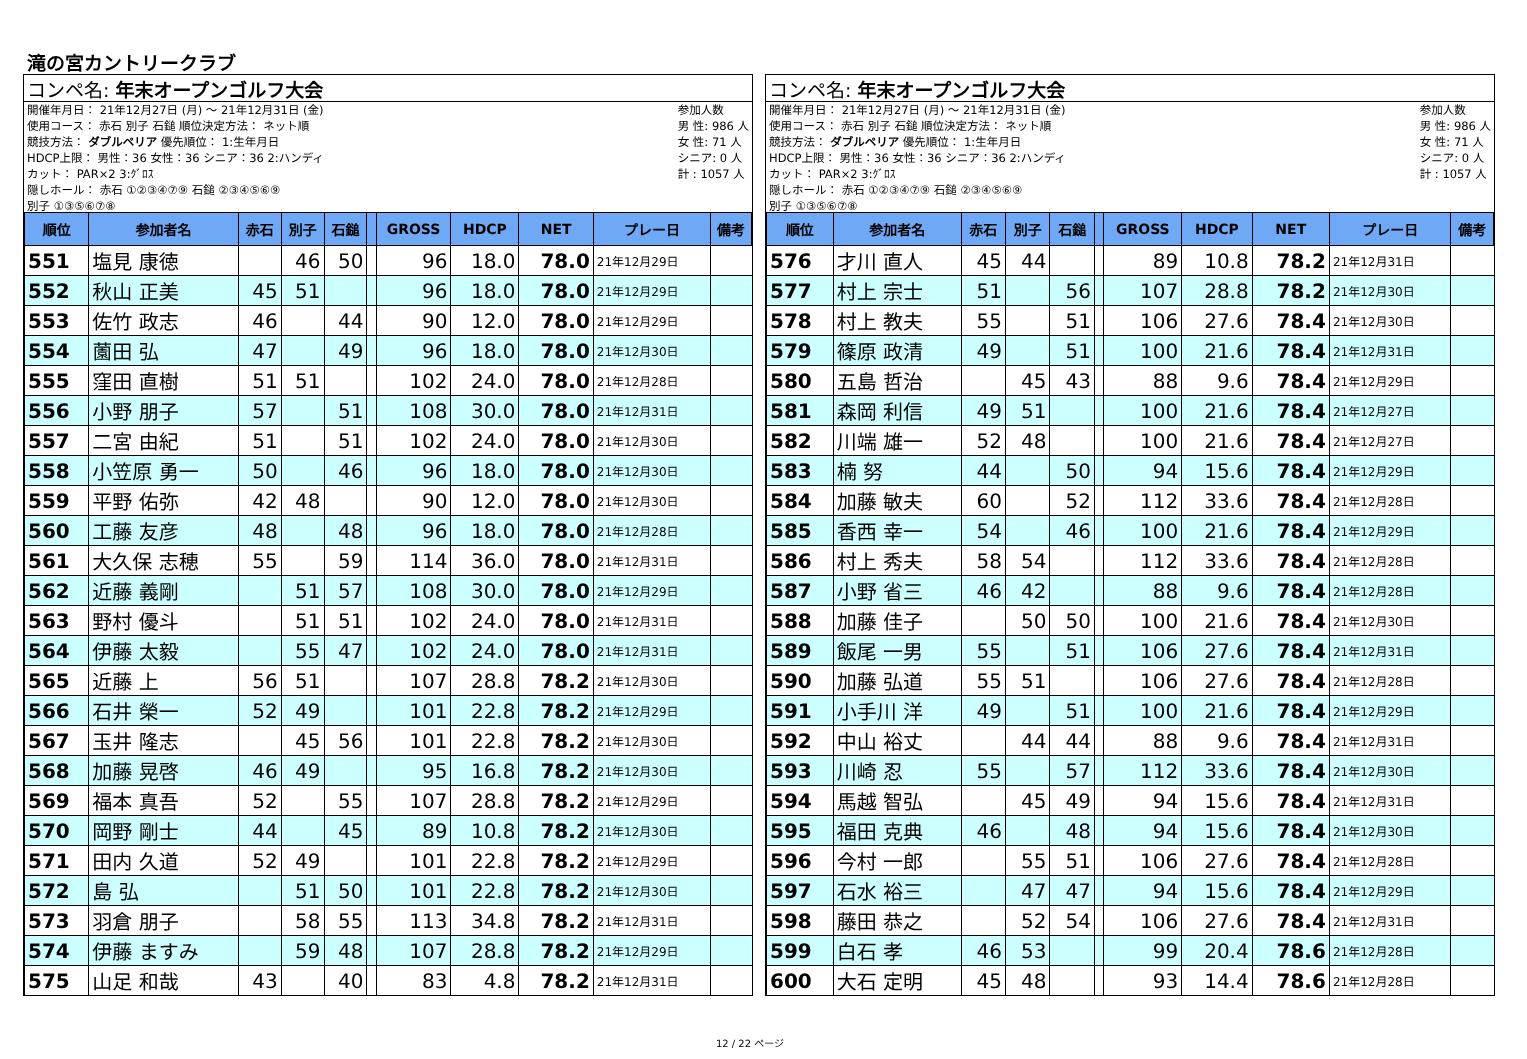滝の宮カントリークラブ
コンペ名: 年末オープンゴルフ大会
開催年月日： 21年12月27日 (月) ～ 21年12月31日 (金)
使用コース： 赤石 別子 石鎚 順位決定方法： ネット順
競技方法： ダブルペリア 優先順位： 1:生年月日
HDCP上限： 男性：36 女性：36 シニア：36 2:ハンディ
カット： PAR×2 3:ｸﾞﾛｽ
隠しホール： 赤石 ①②③④⑦⑨ 石鎚 ②③④⑤⑥⑨
別子 ①③⑤⑥⑦⑧
参加人数
男 性: 986 人
女 性: 71 人
シニア: 0 人
計 : 1057 人
| 順位 | 参加者名 | 赤石 | 別子 | 石鎚 | | GROSS | HDCP | NET | プレー日 | 備考 |
| --- | --- | --- | --- | --- | --- | --- | --- | --- | --- | --- |
| 551 | 塩見 康徳 | | 46 | 50 | | 96 | 18.0 | 78.0 | 21年12月29日 | |
| 552 | 秋山 正美 | 45 | 51 | | | 96 | 18.0 | 78.0 | 21年12月29日 | |
| 553 | 佐竹 政志 | 46 | | 44 | | 90 | 12.0 | 78.0 | 21年12月29日 | |
| 554 | 薗田 弘 | 47 | | 49 | | 96 | 18.0 | 78.0 | 21年12月30日 | |
| 555 | 窪田 直樹 | 51 | 51 | | | 102 | 24.0 | 78.0 | 21年12月28日 | |
| 556 | 小野 朋子 | 57 | | 51 | | 108 | 30.0 | 78.0 | 21年12月31日 | |
| 557 | 二宮 由紀 | 51 | | 51 | | 102 | 24.0 | 78.0 | 21年12月30日 | |
| 558 | 小笠原 勇一 | 50 | | 46 | | 96 | 18.0 | 78.0 | 21年12月30日 | |
| 559 | 平野 佑弥 | 42 | 48 | | | 90 | 12.0 | 78.0 | 21年12月30日 | |
| 560 | 工藤 友彦 | 48 | | 48 | | 96 | 18.0 | 78.0 | 21年12月28日 | |
| 561 | 大久保 志穂 | 55 | | 59 | | 114 | 36.0 | 78.0 | 21年12月31日 | |
| 562 | 近藤 義剛 | | 51 | 57 | | 108 | 30.0 | 78.0 | 21年12月29日 | |
| 563 | 野村 優斗 | | 51 | 51 | | 102 | 24.0 | 78.0 | 21年12月31日 | |
| 564 | 伊藤 太毅 | | 55 | 47 | | 102 | 24.0 | 78.0 | 21年12月31日 | |
| 565 | 近藤 上 | 56 | 51 | | | 107 | 28.8 | 78.2 | 21年12月30日 | |
| 566 | 石井 榮一 | 52 | 49 | | | 101 | 22.8 | 78.2 | 21年12月29日 | |
| 567 | 玉井 隆志 | | 45 | 56 | | 101 | 22.8 | 78.2 | 21年12月30日 | |
| 568 | 加藤 晃啓 | 46 | 49 | | | 95 | 16.8 | 78.2 | 21年12月30日 | |
| 569 | 福本 真吾 | 52 | | 55 | | 107 | 28.8 | 78.2 | 21年12月29日 | |
| 570 | 岡野 剛士 | 44 | | 45 | | 89 | 10.8 | 78.2 | 21年12月30日 | |
| 571 | 田内 久道 | 52 | 49 | | | 101 | 22.8 | 78.2 | 21年12月29日 | |
| 572 | 島 弘 | | 51 | 50 | | 101 | 22.8 | 78.2 | 21年12月30日 | |
| 573 | 羽倉 朋子 | | 58 | 55 | | 113 | 34.8 | 78.2 | 21年12月31日 | |
| 574 | 伊藤 ますみ | | 59 | 48 | | 107 | 28.8 | 78.2 | 21年12月29日 | |
| 575 | 山足 和哉 | 43 | | 40 | | 83 | 4.8 | 78.2 | 21年12月31日 | |
コンペ名: 年末オープンゴルフ大会
開催年月日： 21年12月27日 (月) ～ 21年12月31日 (金)
使用コース： 赤石 別子 石鎚 順位決定方法： ネット順
競技方法： ダブルペリア 優先順位： 1:生年月日
HDCP上限： 男性：36 女性：36 シニア：36 2:ハンディ
カット： PAR×2 3:ｸﾞﾛｽ
隠しホール： 赤石 ①②③④⑦⑨ 石鎚 ②③④⑤⑥⑨
別子 ①③⑤⑥⑦⑧
参加人数
男 性: 986 人
女 性: 71 人
シニア: 0 人
計 : 1057 人
| 順位 | 参加者名 | 赤石 | 別子 | 石鎚 | | GROSS | HDCP | NET | プレー日 | 備考 |
| --- | --- | --- | --- | --- | --- | --- | --- | --- | --- | --- |
| 576 | 才川 直人 | 45 | 44 | | | 89 | 10.8 | 78.2 | 21年12月31日 | |
| 577 | 村上 宗士 | 51 | | 56 | | 107 | 28.8 | 78.2 | 21年12月30日 | |
| 578 | 村上 教夫 | 55 | | 51 | | 106 | 27.6 | 78.4 | 21年12月30日 | |
| 579 | 篠原 政清 | 49 | | 51 | | 100 | 21.6 | 78.4 | 21年12月31日 | |
| 580 | 五島 哲治 | | 45 | 43 | | 88 | 9.6 | 78.4 | 21年12月29日 | |
| 581 | 森岡 利信 | 49 | 51 | | | 100 | 21.6 | 78.4 | 21年12月27日 | |
| 582 | 川端 雄一 | 52 | 48 | | | 100 | 21.6 | 78.4 | 21年12月27日 | |
| 583 | 楠 努 | 44 | | 50 | | 94 | 15.6 | 78.4 | 21年12月29日 | |
| 584 | 加藤 敏夫 | 60 | | 52 | | 112 | 33.6 | 78.4 | 21年12月28日 | |
| 585 | 香西 幸一 | 54 | | 46 | | 100 | 21.6 | 78.4 | 21年12月29日 | |
| 586 | 村上 秀夫 | 58 | 54 | | | 112 | 33.6 | 78.4 | 21年12月28日 | |
| 587 | 小野 省三 | 46 | 42 | | | 88 | 9.6 | 78.4 | 21年12月28日 | |
| 588 | 加藤 佳子 | | 50 | 50 | | 100 | 21.6 | 78.4 | 21年12月30日 | |
| 589 | 飯尾 一男 | 55 | | 51 | | 106 | 27.6 | 78.4 | 21年12月31日 | |
| 590 | 加藤 弘道 | 55 | 51 | | | 106 | 27.6 | 78.4 | 21年12月28日 | |
| 591 | 小手川 洋 | 49 | | 51 | | 100 | 21.6 | 78.4 | 21年12月29日 | |
| 592 | 中山 裕丈 | | 44 | 44 | | 88 | 9.6 | 78.4 | 21年12月31日 | |
| 593 | 川崎 忍 | 55 | | 57 | | 112 | 33.6 | 78.4 | 21年12月30日 | |
| 594 | 馬越 智弘 | | 45 | 49 | | 94 | 15.6 | 78.4 | 21年12月31日 | |
| 595 | 福田 克典 | 46 | | 48 | | 94 | 15.6 | 78.4 | 21年12月30日 | |
| 596 | 今村 一郎 | | 55 | 51 | | 106 | 27.6 | 78.4 | 21年12月28日 | |
| 597 | 石水 裕三 | | 47 | 47 | | 94 | 15.6 | 78.4 | 21年12月29日 | |
| 598 | 藤田 恭之 | | 52 | 54 | | 106 | 27.6 | 78.4 | 21年12月31日 | |
| 599 | 白石 孝 | 46 | 53 | | | 99 | 20.4 | 78.6 | 21年12月28日 | |
| 600 | 大石 定明 | 45 | 48 | | | 93 | 14.4 | 78.6 | 21年12月28日 | |
12 / 22 ページ